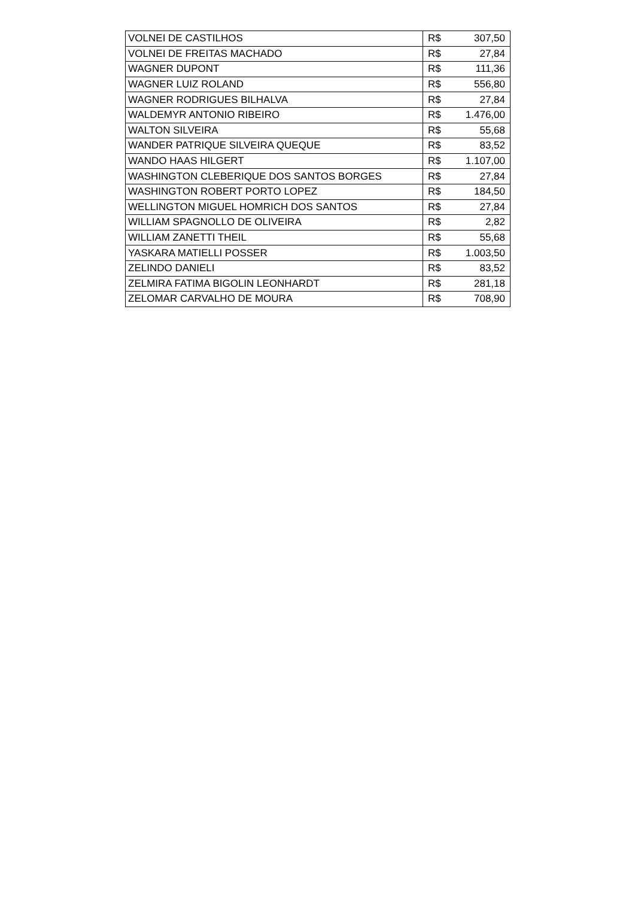| VOLNEI DE CASTILHOS | R$ | 307,50 |
| VOLNEI DE FREITAS MACHADO | R$ | 27,84 |
| WAGNER DUPONT | R$ | 111,36 |
| WAGNER LUIZ ROLAND | R$ | 556,80 |
| WAGNER RODRIGUES BILHALVA | R$ | 27,84 |
| WALDEMYR ANTONIO RIBEIRO | R$ | 1.476,00 |
| WALTON SILVEIRA | R$ | 55,68 |
| WANDER PATRIQUE SILVEIRA QUEQUE | R$ | 83,52 |
| WANDO HAAS HILGERT | R$ | 1.107,00 |
| WASHINGTON CLEBERIQUE DOS SANTOS BORGES | R$ | 27,84 |
| WASHINGTON ROBERT PORTO LOPEZ | R$ | 184,50 |
| WELLINGTON MIGUEL HOMRICH DOS SANTOS | R$ | 27,84 |
| WILLIAM SPAGNOLLO DE OLIVEIRA | R$ | 2,82 |
| WILLIAM ZANETTI THEIL | R$ | 55,68 |
| YASKARA MATIELLI POSSER | R$ | 1.003,50 |
| ZELINDO DANIELI | R$ | 83,52 |
| ZELMIRA FATIMA BIGOLIN LEONHARDT | R$ | 281,18 |
| ZELOMAR CARVALHO DE MOURA | R$ | 708,90 |